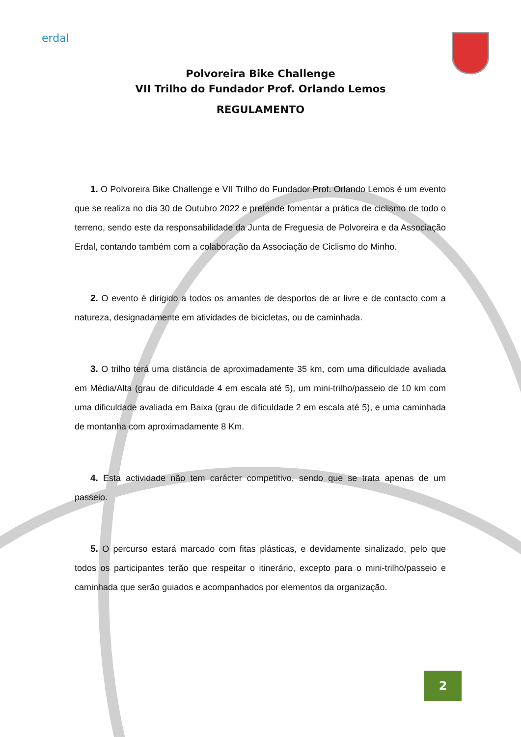erdal
Polvoreira Bike Challenge
VII Trilho do Fundador Prof. Orlando Lemos
REGULAMENTO
1. O Polvoreira Bike Challenge e VII Trilho do Fundador Prof. Orlando Lemos é um evento que se realiza no dia 30 de Outubro 2022 e pretende fomentar a prática de ciclismo de todo o terreno, sendo este da responsabilidade da Junta de Freguesia de Polvoreira e da Associação Erdal, contando também com a colaboração da Associação de Ciclismo do Minho.
2. O evento é dirigido a todos os amantes de desportos de ar livre e de contacto com a natureza, designadamente em atividades de bicicletas, ou de caminhada.
3. O trilho terá uma distância de aproximadamente 35 km, com uma dificuldade avaliada em Média/Alta (grau de dificuldade 4 em escala até 5), um mini-trilho/passeio de 10 km com uma dificuldade avaliada em Baixa (grau de dificuldade 2 em escala até 5), e uma caminhada de montanha com aproximadamente 8 Km.
4. Esta actividade não tem carácter competitivo, sendo que se trata apenas de um passeio.
5. O percurso estará marcado com fitas plásticas, e devidamente sinalizado, pelo que todos os participantes terão que respeitar o itinerário, excepto para o mini-trilho/passeio e caminhada que serão guiados e acompanhados por elementos da organização.
2